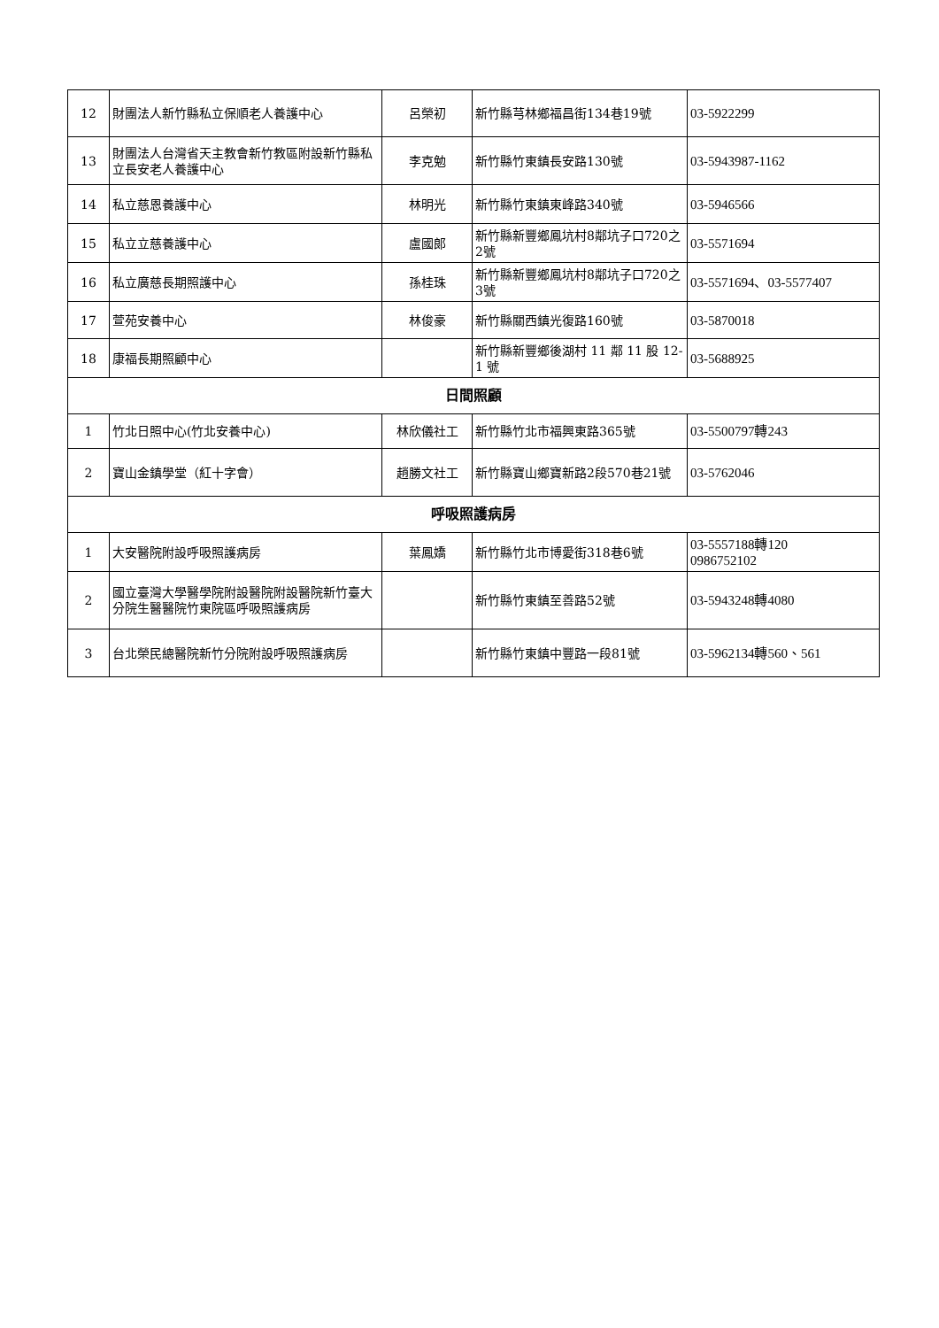| 12 | 財團法人新竹縣私立保順老人養護中心 | 呂榮初 | 新竹縣芎林鄉福昌街134巷19號 | 03-5922299 |
| 13 | 財團法人台灣省天主教會新竹教區附設新竹縣私立長安老人養護中心 | 李克勉 | 新竹縣竹東鎮長安路130號 | 03-5943987-1162 |
| 14 | 私立慈恩養護中心 | 林明光 | 新竹縣竹東鎮東峰路340號 | 03-5946566 |
| 15 | 私立立慈養護中心 | 盧國郎 | 新竹縣新豐鄉鳳坑村8鄰坑子口720之2號 | 03-5571694 |
| 16 | 私立廣慈長期照護中心 | 孫桂珠 | 新竹縣新豐鄉鳳坑村8鄰坑子口720之3號 | 03-5571694、03-5577407 |
| 17 | 萱苑安養中心 | 林俊豪 | 新竹縣關西鎮光復路160號 | 03-5870018 |
| 18 | 康福長期照顧中心 | | 新竹縣新豐鄉後湖村 11 鄰 11 股 12-1 號 | 03-5688925 |
| 日間照顧 | | | | |
| 1 | 竹北日照中心(竹北安養中心) | 林欣儀社工 | 新竹縣竹北市福興東路365號 | 03-5500797轉243 |
| 2 | 寶山金鎮學堂（紅十字會） | 趙勝文社工 | 新竹縣寶山鄉寶新路2段570巷21號 | 03-5762046 |
| 呼吸照護病房 | | | | |
| 1 | 大安醫院附設呼吸照護病房 | 葉鳳嬌 | 新竹縣竹北市博愛街318巷6號 | 03-5557188轉120 0986752102 |
| 2 | 國立臺灣大學醫學院附設醫院附設醫院新竹臺大分院生醫醫院竹東院區呼吸照護病房 | | 新竹縣竹東鎮至善路52號 | 03-5943248轉4080 |
| 3 | 台北榮民總醫院新竹分院附設呼吸照護病房 | | 新竹縣竹東鎮中豐路一段81號 | 03-5962134轉560、561 |